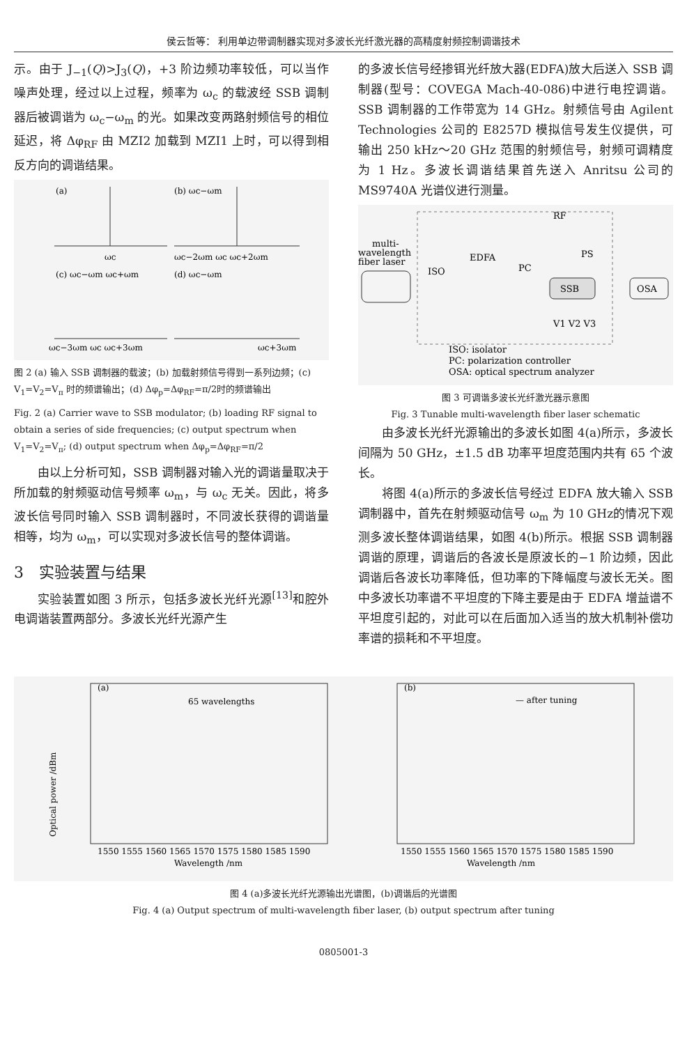侯云哲等： 利用单边带调制器实现对多波长光纤激光器的高精度射频控制调谐技术
示。由于 J<sub>−1</sub>(Q)>J<sub>3</sub>(Q)，+3 阶边频功率较低，可以当作噪声处理，经过以上过程，频率为 ω<sub>c</sub> 的载波经 SSB 调制器后被调谐为 ω<sub>c</sub>−ω<sub>m</sub> 的光。如果改变两路射频信号的相位延迟，将 Δφ<sub>RF</sub> 由 MZI2 加载到 MZI1 上时，可以得到相反方向的调谐结果。
(a)
ωc
(b) ωc−ωm
ωc−2ωm ωc ωc+2ωm
(c) ωc−ωm ωc+ωm
ωc−3ωm ωc ωc+3ωm
(d) ωc−ωm
ωc+3ωm
图 2 (a) 输入 SSB 调制器的载波；(b) 加载射频信号得到一系列边频；(c) V<sub>1</sub>=V<sub>2</sub>=V<sub>π</sub> 时的频谱输出；(d) Δφ<sub>p</sub>=Δφ<sub>RF</sub>=π/2时的频谱输出
Fig. 2 (a) Carrier wave to SSB modulator; (b) loading RF signal to obtain a series of side frequencies; (c) output spectrum when V<sub>1</sub>=V<sub>2</sub>=V<sub>π</sub>; (d) output spectrum when Δφ<sub>p</sub>=Δφ<sub>RF</sub>=π/2
由以上分析可知，SSB 调制器对输入光的调谐量取决于所加载的射频驱动信号频率 ω<sub>m</sub>，与 ω<sub>c</sub> 无关。因此，将多波长信号同时输入 SSB 调制器时，不同波长获得的调谐量相等，均为 ω<sub>m</sub>，可以实现对多波长信号的整体调谐。
3　实验装置与结果
实验装置如图 3 所示，包括多波长光纤光源<sup>[13]</sup>和腔外电调谐装置两部分。多波长光纤光源产生
的多波长信号经掺铒光纤放大器(EDFA)放大后送入 SSB 调制器(型号：COVEGA Mach-40-086)中进行电控调谐。SSB 调制器的工作带宽为 14 GHz。射频信号由 Agilent Technologies 公司的 E8257D 模拟信号发生仪提供，可输出 250 kHz～20 GHz 范围的射频信号，射频可调精度为 1 Hz。多波长调谐结果首先送入 Anritsu 公司的 MS9740A 光谱仪进行测量。
multi-
wavelength
fiber laser
ISO
EDFA
PC
RF
PS
SSB
OSA
V1 V2 V3
ISO: isolator
PC: polarization controller
OSA: optical spectrum analyzer
图 3 可调谐多波长光纤激光器示意图
Fig. 3 Tunable multi-wavelength fiber laser schematic
由多波长光纤光源输出的多波长如图 4(a)所示，多波长间隔为 50 GHz，±1.5 dB 功率平坦度范围内共有 65 个波长。
将图 4(a)所示的多波长信号经过 EDFA 放大输入 SSB 调制器中，首先在射频驱动信号 ω<sub>m</sub> 为 10 GHz的情况下观测多波长整体调谐结果，如图 4(b)所示。根据 SSB 调制器调谐的原理，调谐后的各波长是原波长的−1 阶边频，因此调谐后各波长功率降低，但功率的下降幅度与波长无关。图中多波长功率谱不平坦度的下降主要是由于 EDFA 增益谱不平坦度引起的，对此可以在后面加入适当的放大机制补偿功率谱的损耗和不平坦度。
(a)
65 wavelengths
Optical power /dBm
1550 1555 1560 1565 1570 1575 1580 1585 1590
Wavelength /nm
(b)
— after tuning
1550 1555 1560 1565 1570 1575 1580 1585 1590
Wavelength /nm
图 4 (a)多波长光纤光源输出光谱图，(b)调谐后的光谱图
Fig. 4 (a) Output spectrum of multi-wavelength fiber laser, (b) output spectrum after tuning
0805001-3